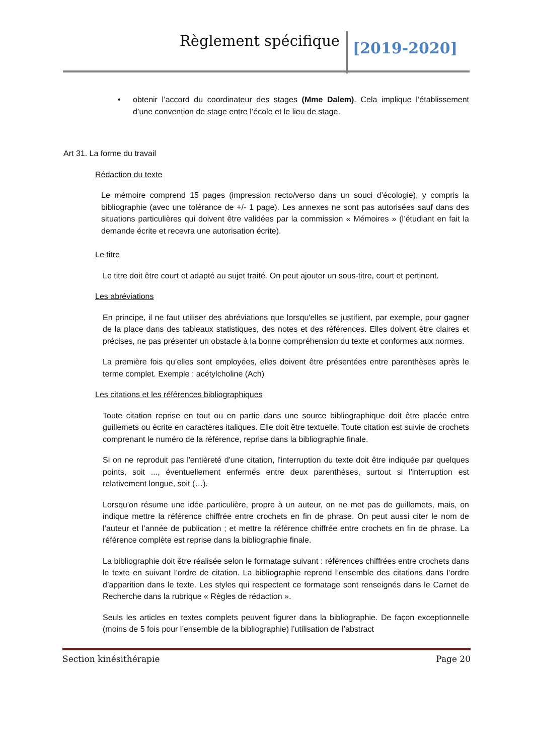Règlement spécifique [2019-2020]
• obtenir l’accord du coordinateur des stages (Mme Dalem). Cela implique l’établissement d’une convention de stage entre l’école et le lieu de stage.
Art 31. La forme du travail
Rédaction du texte
Le mémoire comprend 15 pages (impression recto/verso dans un souci d’écologie), y compris la bibliographie (avec une tolérance de +/- 1 page). Les annexes ne sont pas autorisées sauf dans des situations particulières qui doivent être validées par la commission « Mémoires » (l’étudiant en fait la demande écrite et recevra une autorisation écrite).
Le titre
Le titre doit être court et adapté au sujet traité. On peut ajouter un sous-titre, court et pertinent.
Les abréviations
En principe, il ne faut utiliser des abréviations que lorsqu'elles se justifient, par exemple, pour gagner de la place dans des tableaux statistiques, des notes et des références. Elles doivent être claires et précises, ne pas présenter un obstacle à la bonne compréhension du texte et conformes aux normes.
La première fois qu’elles sont employées, elles doivent être présentées entre parenthèses après le terme complet. Exemple : acétylcholine (Ach)
Les citations et les références bibliographiques
Toute citation reprise en tout ou en partie dans une source bibliographique doit être placée entre guillemets ou écrite en caractères italiques. Elle doit être textuelle. Toute citation est suivie de crochets comprenant le numéro de la référence, reprise dans la bibliographie finale.
Si on ne reproduit pas l'entièreté d'une citation, l'interruption du texte doit être indiquée par quelques points, soit ..., éventuellement enfermés entre deux parenthèses, surtout si l'interruption est relativement longue, soit (…).
Lorsqu'on résume une idée particulière, propre à un auteur, on ne met pas de guillemets, mais, on indique mettre la référence chiffrée entre crochets en fin de phrase. On peut aussi citer le nom de l’auteur et l’année de publication ; et mettre la référence chiffrée entre crochets en fin de phrase. La référence complète est reprise dans la bibliographie finale.
La bibliographie doit être réalisée selon le formatage suivant : références chiffrées entre crochets dans le texte en suivant l’ordre de citation. La bibliographie reprend l’ensemble des citations dans l’ordre d’apparition dans le texte. Les styles qui respectent ce formatage sont renseignés dans le Carnet de Recherche dans la rubrique « Règles de rédaction ».
Seuls les articles en textes complets peuvent figurer dans la bibliographie. De façon exceptionnelle (moins de 5 fois pour l’ensemble de la bibliographie) l’utilisation de l’abstract
Section kinésithérapie Page 20